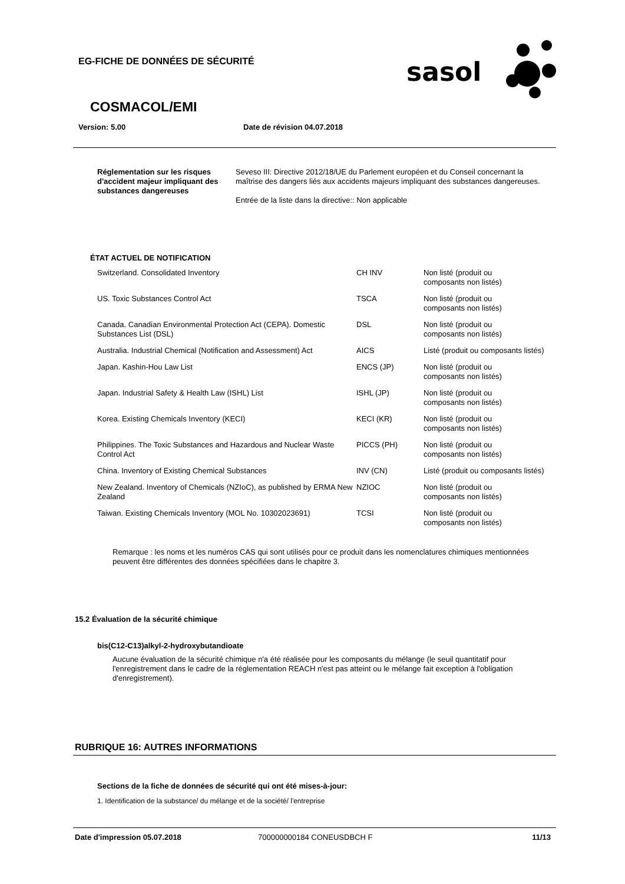EG-FICHE DE DONNÉES DE SÉCURITÉ
sasol
COSMACOL/EMI
Version: 5.00 Date de révision 04.07.2018
| Réglementation sur les risques d'accident majeur impliquant des substances dangereuses | Seveso III: Directive 2012/18/UE du Parlement européen et du Conseil concernant la maîtrise des dangers liés aux accidents majeurs impliquant des substances dangereuses. Entrée de la liste dans la directive:: Non applicable |
ÉTAT ACTUEL DE NOTIFICATION
| Switzerland. Consolidated Inventory | CH INV | Non listé (produit ou composants non listés) |
| US. Toxic Substances Control Act | TSCA | Non listé (produit ou composants non listés) |
| Canada. Canadian Environmental Protection Act (CEPA). Domestic Substances List (DSL) | DSL | Non listé (produit ou composants non listés) |
| Australia. Industrial Chemical (Notification and Assessment) Act | AICS | Listé (produit ou composants listés) |
| Japan. Kashin-Hou Law List | ENCS (JP) | Non listé (produit ou composants non listés) |
| Japan. Industrial Safety & Health Law (ISHL) List | ISHL (JP) | Non listé (produit ou composants non listés) |
| Korea. Existing Chemicals Inventory (KECI) | KECI (KR) | Non listé (produit ou composants non listés) |
| Philippines. The Toxic Substances and Hazardous and Nuclear Waste Control Act | PICCS (PH) | Non listé (produit ou composants non listés) |
| China. Inventory of Existing Chemical Substances | INV (CN) | Listé (produit ou composants listés) |
| New Zealand. Inventory of Chemicals (NZIoC), as published by ERMA New Zealand | NZIOC | Non listé (produit ou composants non listés) |
| Taiwan. Existing Chemicals Inventory (MOL No. 10302023691) | TCSI | Non listé (produit ou composants non listés) |
Remarque : les noms et les numéros CAS qui sont utilisés pour ce produit dans les nomenclatures chimiques mentionnées peuvent être différentes des données spécifiées dans le chapitre 3.
15.2 Évaluation de la sécurité chimique
bis(C12-C13)alkyl-2-hydroxybutandioate
Aucune évaluation de la sécurité chimique n'a été réalisée pour les composants du mélange (le seuil quantitatif pour l'enregistrement dans le cadre de la réglementation REACH n'est pas atteint ou le mélange fait exception à l'obligation d'enregistrement).
RUBRIQUE 16: AUTRES INFORMATIONS
Sections de la fiche de données de sécurité qui ont été mises-à-jour:
1. Identification de la substance/ du mélange et de la société/ l'entreprise
Date d'impression 05.07.2018 700000000184 CONEUSDBCH F 11/13